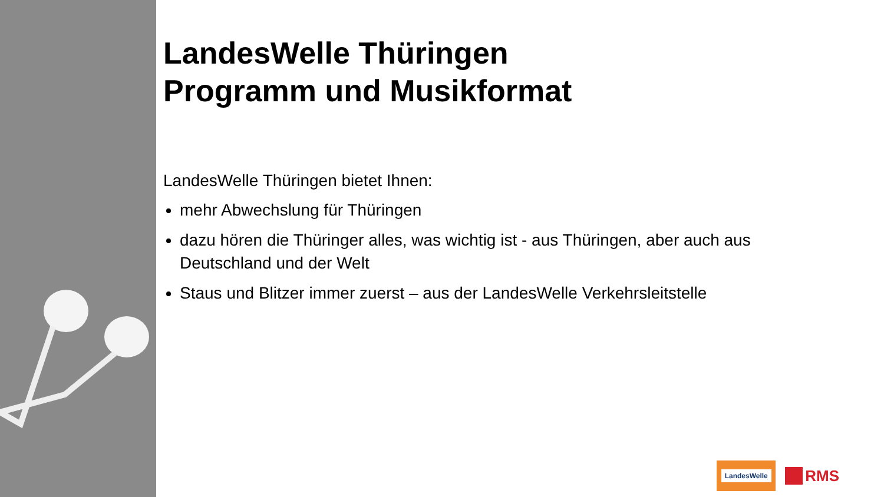LandesWelle Thüringen
Programm und Musikformat
LandesWelle Thüringen bietet Ihnen:
mehr Abwechslung für Thüringen
dazu hören die Thüringer alles, was wichtig ist - aus Thüringen, aber auch aus Deutschland und der Welt
Staus und Blitzer immer zuerst – aus der LandesWelle Verkehrsleitstelle
LandesWelle
RMS